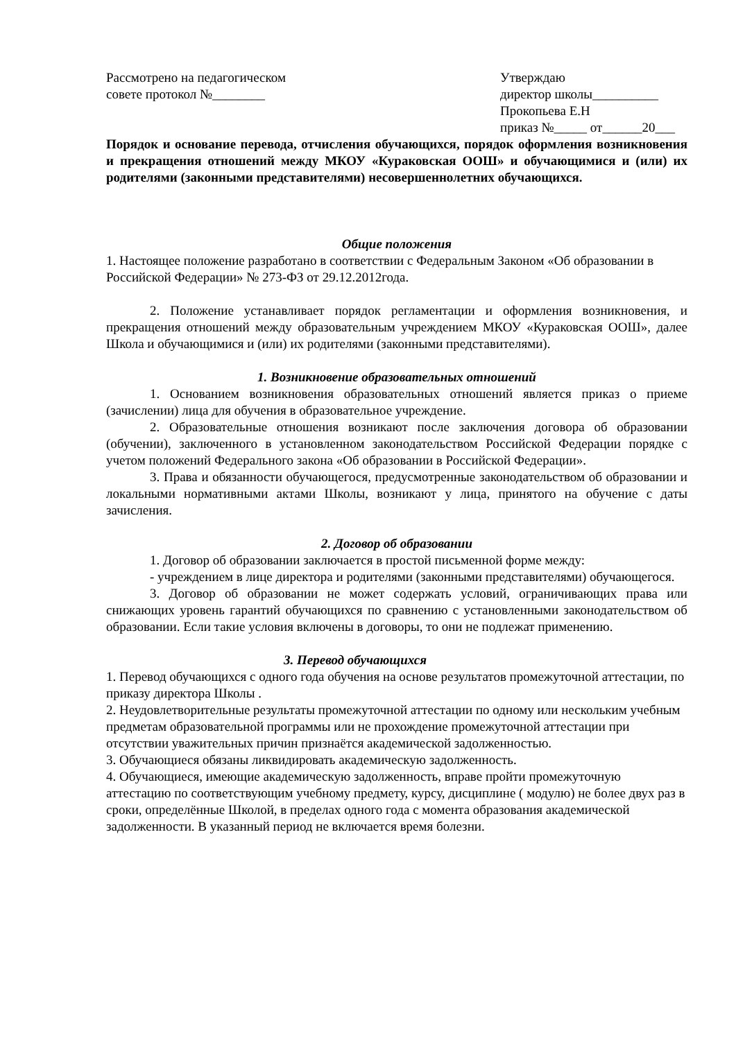Рассмотрено на педагогическом
совете протокол №________
Утверждаю
директор школы__________
Прокопьева Е.Н
приказ №_____ от______20___
Порядок и основание перевода, отчисления обучающихся, порядок оформления возникновения и прекращения отношений между МКОУ «Кураковская ООШ» и обучающимися и (или) их родителями (законными представителями) несовершеннолетних обучающихся.
Общие положения
1. Настоящее положение разработано в соответствии с Федеральным Законом «Об образовании в Российской Федерации» № 273-ФЗ от 29.12.2012года.
2. Положение устанавливает порядок регламентации и оформления возникновения, и прекращения отношений между образовательным учреждением МКОУ «Кураковская ООШ», далее Школа и обучающимися и (или) их родителями (законными представителями).
1. Возникновение образовательных отношений
1. Основанием возникновения образовательных отношений является приказ о приеме (зачислении) лица для обучения в образовательное учреждение.
2. Образовательные отношения возникают после заключения договора об образовании (обучении), заключенного в установленном законодательством Российской Федерации порядке с учетом положений Федерального закона «Об образовании в Российской Федерации».
3. Права и обязанности обучающегося, предусмотренные законодательством об образовании и локальными нормативными актами Школы, возникают у лица, принятого на обучение с даты зачисления.
2. Договор об образовании
1. Договор об образовании заключается в простой письменной форме между:
- учреждением в лице директора и родителями (законными представителями) обучающегося.
3. Договор об образовании не может содержать условий, ограничивающих права или снижающих уровень гарантий обучающихся по сравнению с установленными законодательством об образовании. Если такие условия включены в договоры, то они не подлежат применению.
3. Перевод обучающихся
1. Перевод обучающихся с одного года обучения на основе результатов промежуточной аттестации, по приказу директора Школы .
2. Неудовлетворительные результаты промежуточной аттестации по одному или нескольким учебным предметам образовательной программы или не прохождение промежуточной аттестации при отсутствии уважительных причин признаётся академической задолженностью.
3. Обучающиеся обязаны ликвидировать академическую задолженность.
4. Обучающиеся, имеющие академическую задолженность, вправе пройти промежуточную аттестацию по соответствующим учебному предмету, курсу, дисциплине ( модулю) не более двух раз в сроки, определённые Школой, в пределах одного года с момента образования академической задолженности. В указанный период не включается время болезни.